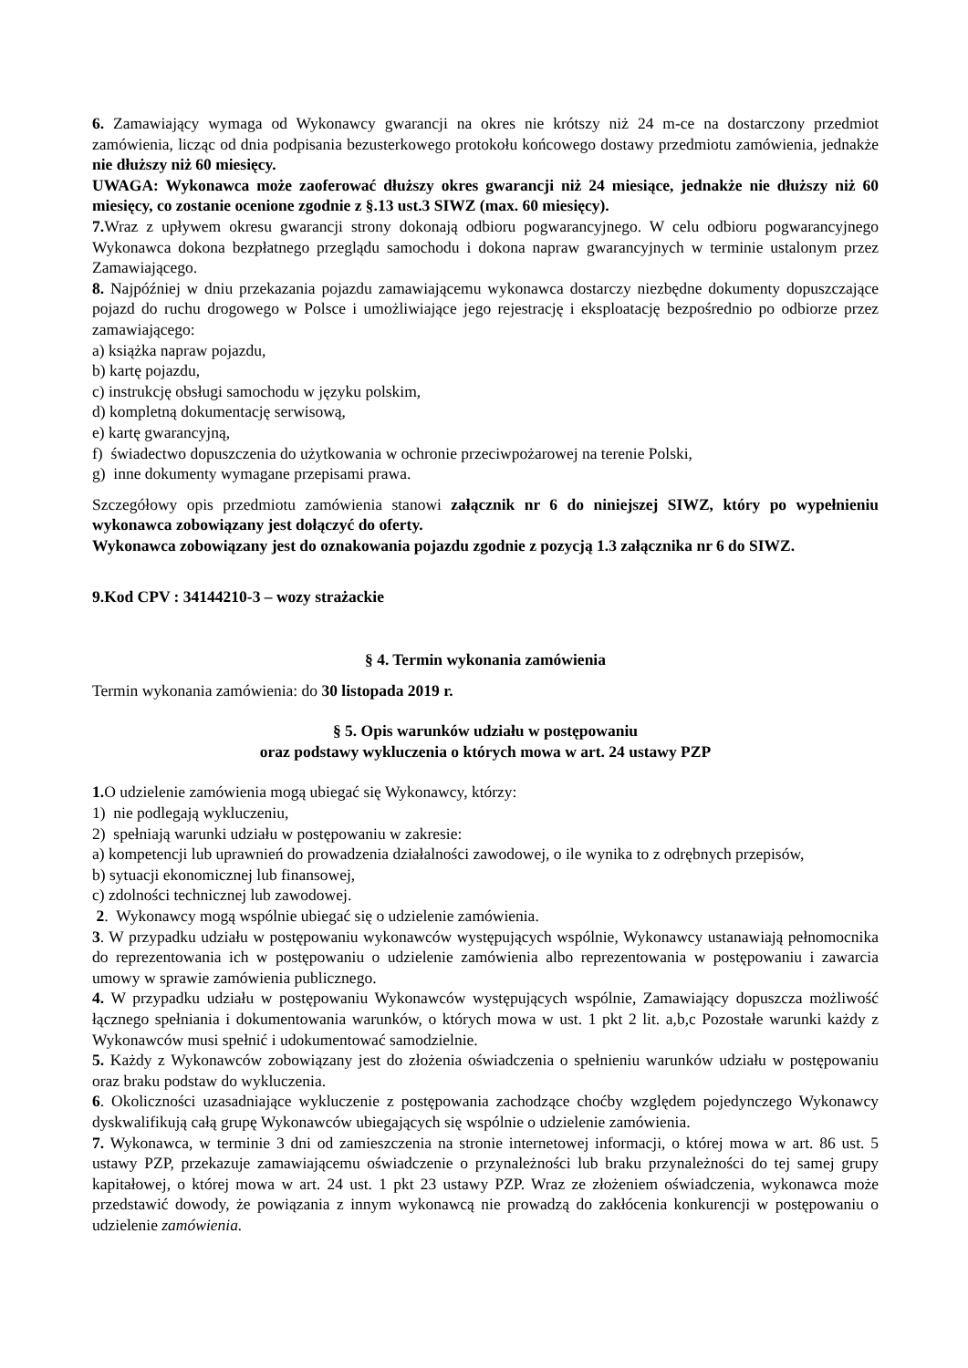6. Zamawiający wymaga od Wykonawcy gwarancji na okres nie krótszy niż 24 m-ce na dostarczony przedmiot zamówienia, licząc od dnia podpisania bezusterkowego protokołu końcowego dostawy przedmiotu zamówienia, jednakże nie dłuższy niż 60 miesięcy.
UWAGA: Wykonawca może zaoferować dłuższy okres gwarancji niż 24 miesiące, jednakże nie dłuższy niż 60 miesięcy, co zostanie ocenione zgodnie z §.13 ust.3 SIWZ (max. 60 miesięcy).
7. Wraz z upływem okresu gwarancji strony dokonają odbioru pogwarancyjnego. W celu odbioru pogwarancyjnego Wykonawca dokona bezpłatnego przeglądu samochodu i dokona napraw gwarancyjnych w terminie ustalonym przez Zamawiającego.
8. Najpóźniej w dniu przekazania pojazdu zamawiającemu wykonawca dostarczy niezbędne dokumenty dopuszczające pojazd do ruchu drogowego w Polsce i umożliwiające jego rejestrację i eksploatację bezpośrednio po odbiorze przez zamawiającego:
a) książka napraw pojazdu,
b) kartę pojazdu,
c) instrukcję obsługi samochodu w języku polskim,
d) kompletną dokumentację serwisową,
e) kartę gwarancyjną,
f) świadectwo dopuszczenia do użytkowania w ochronie przeciwpożarowej na terenie Polski,
g) inne dokumenty wymagane przepisami prawa.
Szczegółowy opis przedmiotu zamówienia stanowi załącznik nr 6 do niniejszej SIWZ, który po wypełnieniu wykonawca zobowiązany jest dołączyć do oferty.
Wykonawca zobowiązany jest do oznakowania pojazdu zgodnie z pozycją 1.3 załącznika nr 6 do SIWZ.
9.Kod CPV : 34144210-3 – wozy strażackie
§ 4. Termin wykonania zamówienia
Termin wykonania zamówienia: do 30 listopada 2019 r.
§ 5. Opis warunków udziału w postępowaniu
oraz podstawy wykluczenia o których mowa w art. 24 ustawy PZP
1. O udzielenie zamówienia mogą ubiegać się Wykonawcy, którzy:
1) nie podlegają wykluczeniu,
2) spełniają warunki udziału w postępowaniu w zakresie:
a) kompetencji lub uprawnień do prowadzenia działalności zawodowej, o ile wynika to z odrębnych przepisów,
b) sytuacji ekonomicznej lub finansowej,
c) zdolności technicznej lub zawodowej.
2. Wykonawcy mogą wspólnie ubiegać się o udzielenie zamówienia.
3. W przypadku udziału w postępowaniu wykonawców występujących wspólnie, Wykonawcy ustanawiają pełnomocnika do reprezentowania ich w postępowaniu o udzielenie zamówienia albo reprezentowania w postępowaniu i zawarcia umowy w sprawie zamówienia publicznego.
4. W przypadku udziału w postępowaniu Wykonawców występujących wspólnie, Zamawiający dopuszcza możliwość łącznego spełniania i dokumentowania warunków, o których mowa w ust. 1 pkt 2 lit. a,b,c Pozostałe warunki każdy z Wykonawców musi spełnić i udokumentować samodzielnie.
5. Każdy z Wykonawców zobowiązany jest do złożenia oświadczenia o spełnieniu warunków udziału w postępowaniu oraz braku podstaw do wykluczenia.
6. Okoliczności uzasadniające wykluczenie z postępowania zachodzące choćby względem pojedynczego Wykonawcy dyskwalifikują całą grupę Wykonawców ubiegających się wspólnie o udzielenie zamówienia.
7. Wykonawca, w terminie 3 dni od zamieszczenia na stronie internetowej informacji, o której mowa w art. 86 ust. 5 ustawy PZP, przekazuje zamawiającemu oświadczenie o przynależności lub braku przynależności do tej samej grupy kapitałowej, o której mowa w art. 24 ust. 1 pkt 23 ustawy PZP. Wraz ze złożeniem oświadczenia, wykonawca może przedstawić dowody, że powiązania z innym wykonawcą nie prowadzą do zakłócenia konkurencji w postępowaniu o udzielenie zamówienia.